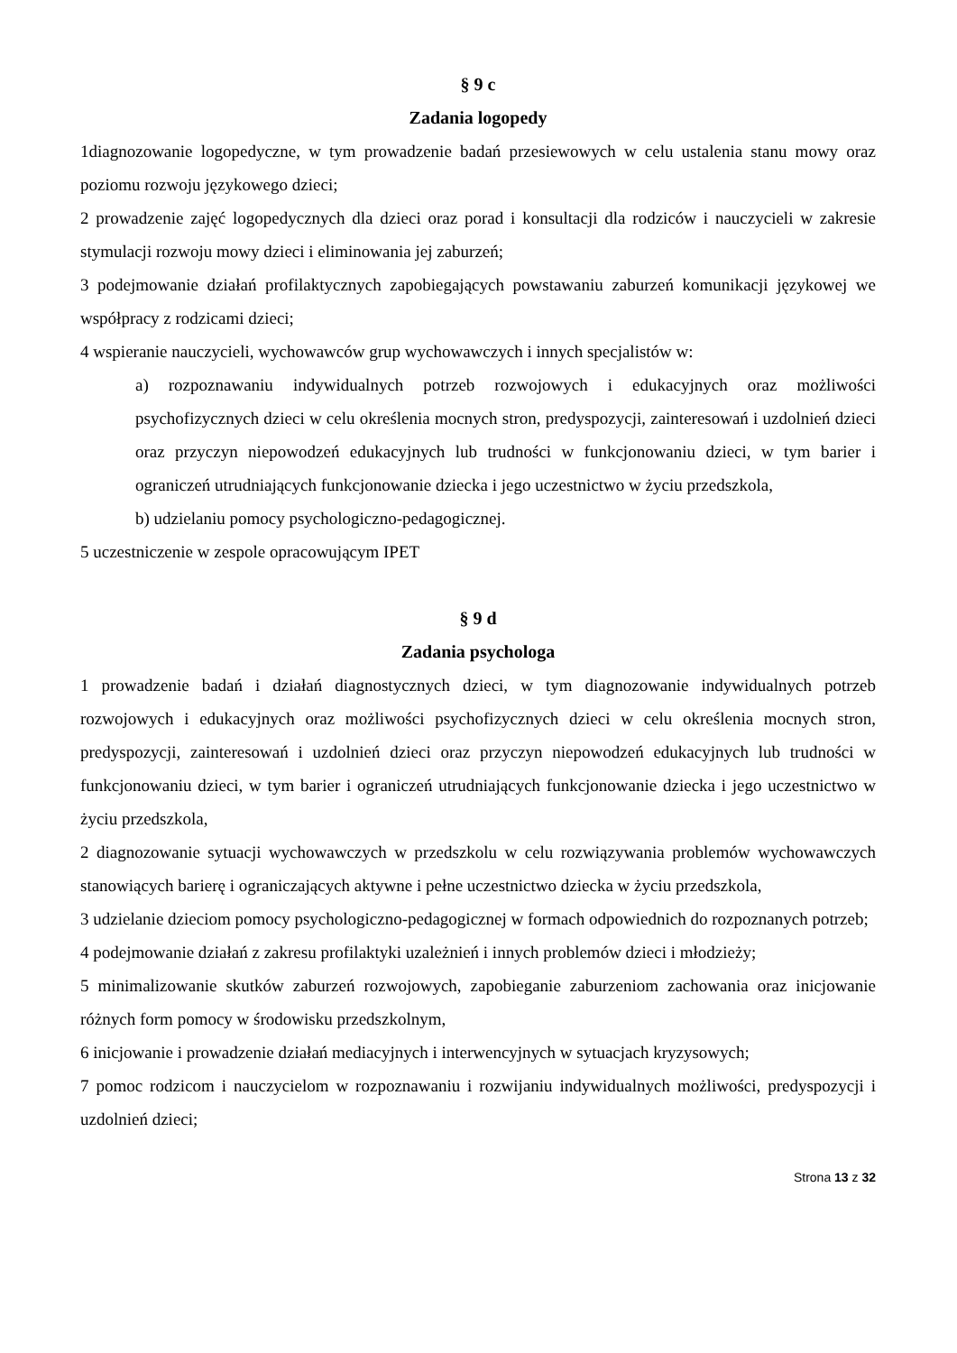§ 9 c
Zadania logopedy
1diagnozowanie logopedyczne, w tym prowadzenie badań przesiewowych w celu ustalenia stanu mowy oraz poziomu rozwoju językowego dzieci;
2 prowadzenie zajęć logopedycznych dla dzieci oraz porad i konsultacji dla rodziców i nauczycieli w zakresie stymulacji rozwoju mowy dzieci i eliminowania jej zaburzeń;
3 podejmowanie działań profilaktycznych zapobiegających powstawaniu zaburzeń komunikacji językowej we współpracy z rodzicami dzieci;
4 wspieranie nauczycieli, wychowawców grup wychowawczych i innych specjalistów w:
a) rozpoznawaniu indywidualnych potrzeb rozwojowych i edukacyjnych oraz możliwości psychofizycznych dzieci w celu określenia mocnych stron, predyspozycji, zainteresowań i uzdolnień dzieci oraz przyczyn niepowodzeń edukacyjnych lub trudności w funkcjonowaniu dzieci, w tym barier i ograniczeń utrudniających funkcjonowanie dziecka i jego uczestnictwo w życiu przedszkola,
b) udzielaniu pomocy psychologiczno-pedagogicznej.
5 uczestniczenie w zespole opracowującym IPET
§ 9 d
Zadania psychologa
1 prowadzenie badań i działań diagnostycznych dzieci, w tym diagnozowanie indywidualnych potrzeb rozwojowych i edukacyjnych oraz możliwości psychofizycznych dzieci w celu określenia mocnych stron, predyspozycji, zainteresowań i uzdolnień dzieci oraz przyczyn niepowodzeń edukacyjnych lub trudności w funkcjonowaniu dzieci, w tym barier i ograniczeń utrudniających funkcjonowanie dziecka i jego uczestnictwo w życiu przedszkola,
2 diagnozowanie sytuacji wychowawczych w przedszkolu w celu rozwiązywania problemów wychowawczych stanowiących barierę i ograniczających aktywne i pełne uczestnictwo dziecka w życiu przedszkola,
3 udzielanie dzieciom pomocy psychologiczno-pedagogicznej w formach odpowiednich do rozpoznanych potrzeb;
4 podejmowanie działań z zakresu profilaktyki uzależnień i innych problemów dzieci i młodzieży;
5 minimalizowanie skutków zaburzeń rozwojowych, zapobieganie zaburzeniom zachowania oraz inicjowanie różnych form pomocy w środowisku przedszkolnym,
6 inicjowanie i prowadzenie działań mediacyjnych i interwencyjnych w sytuacjach kryzysowych;
7 pomoc rodzicom i nauczycielom w rozpoznawaniu i rozwijaniu indywidualnych możliwości, predyspozycji i uzdolnień dzieci;
Strona 13 z 32